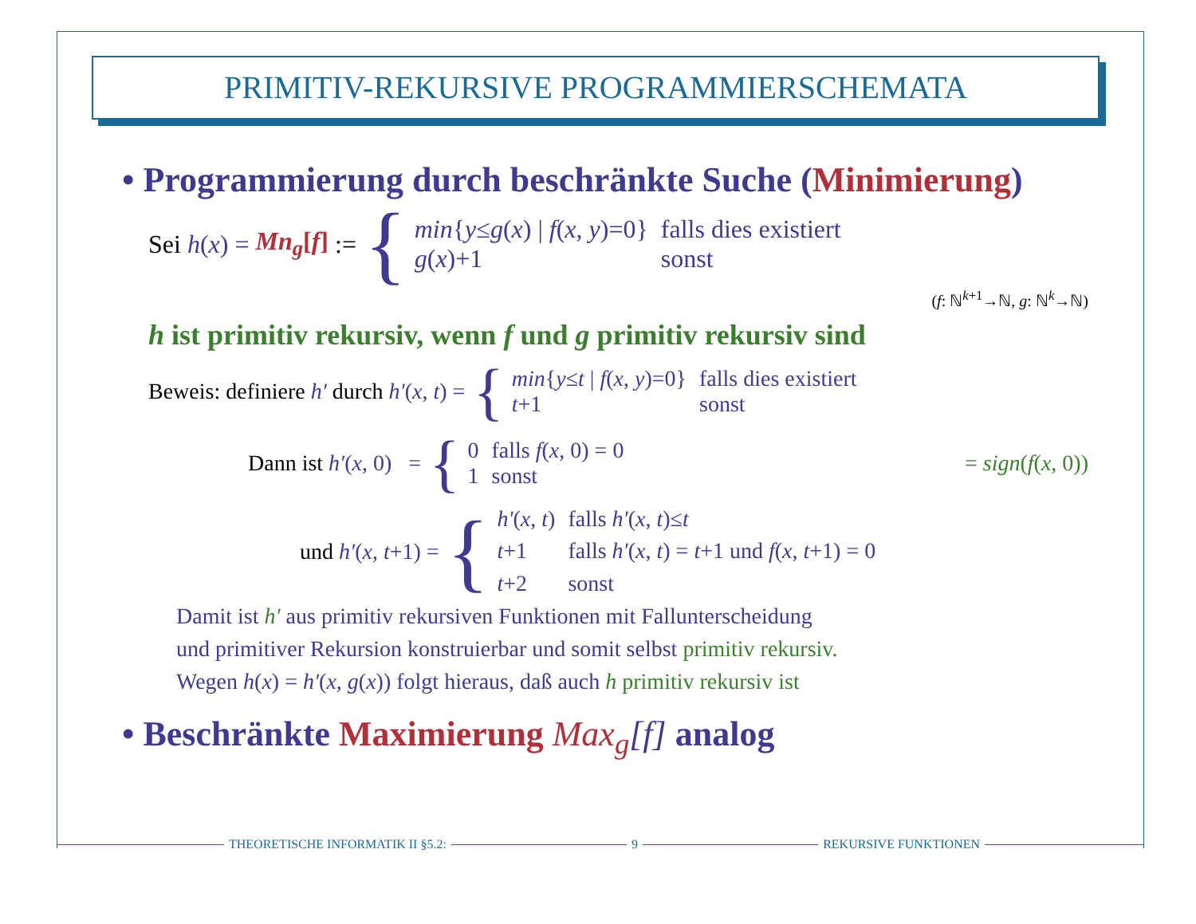PRIMITIV-REKURSIVE PROGRAMMIERSCHEMATA
• Programmierung durch beschränkte Suche (Minimierung)
Sei h(x) = Mn<sub>g</sub>[f] := {
| min { y ≤ g ( x ) / f ( x , y )=0} | falls dies existiert |
| g ( x )+1 | sonst |
(f: ℕ<sup>k+1</sup>→ℕ, g: ℕ<sup>k</sup>→ℕ)
h ist primitiv rekursiv, wenn f und g primitiv rekursiv sind
Beweis: definiere h′ durch h′(x, t) = {
| min { y ≤ t / f ( x , y )=0} | falls dies existiert |
| t +1 | sonst |
Dann ist h′(x, 0) = {
| 0 | falls f ( x , 0) = 0 |
| 1 | sonst |
= sign(f(x, 0))
und h′(x, t+1) = {
| h′ ( x , t ) | falls h′ ( x , t )≤ t |
| t +1 | falls h′ ( x , t ) = t +1 und f ( x , t +1) = 0 |
| t +2 | sonst |
Damit ist h′ aus primitiv rekursiven Funktionen mit Fallunterscheidung
und primitiver Rekursion konstruierbar und somit selbst primitiv rekursiv.
Wegen h(x) = h′(x, g(x)) folgt hieraus, daß auch h primitiv rekursiv ist
• Beschränkte Maximierung Max<sub>g</sub>[f] analog
THEORETISCHE INFORMATIK II §5.2:
9 REKURSIVE FUNKTIONEN